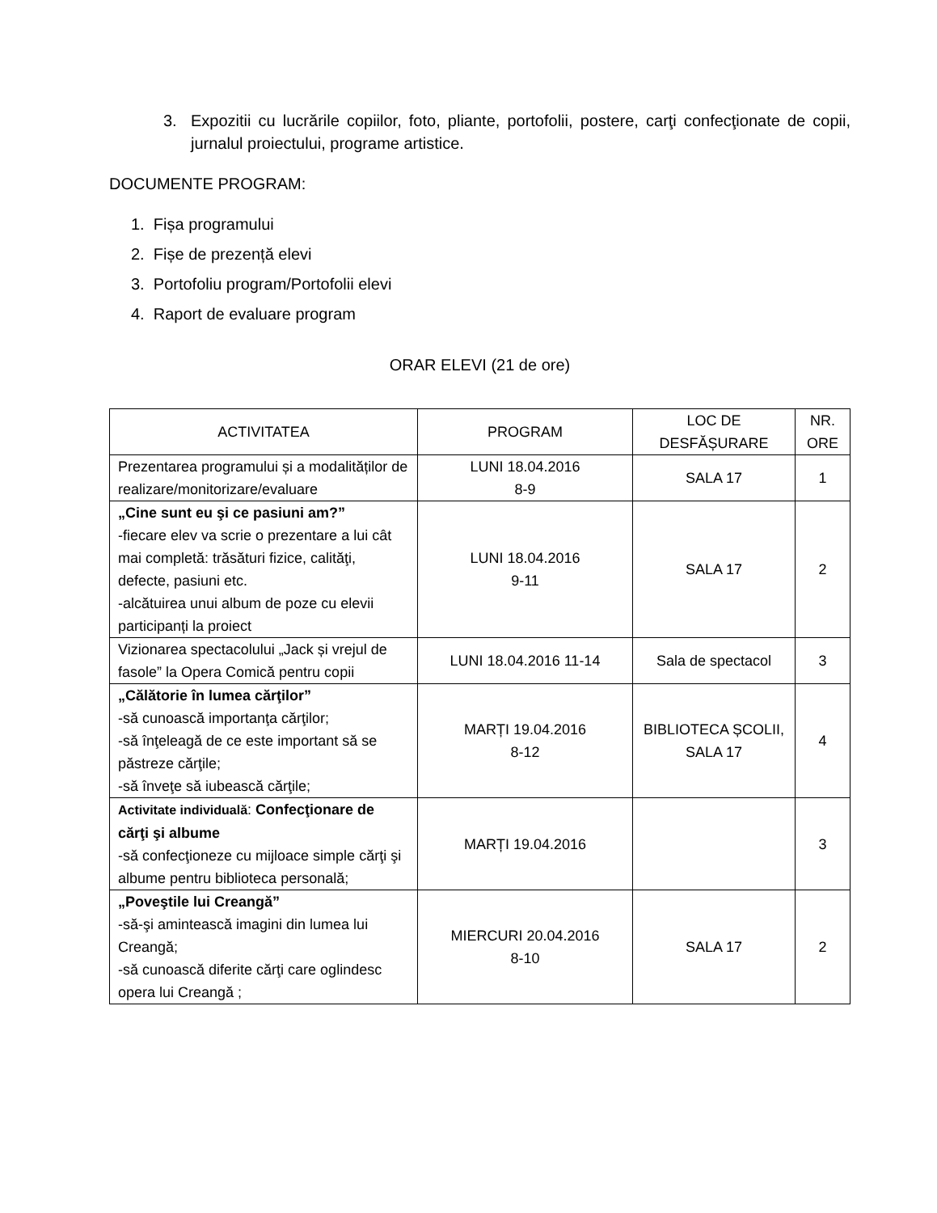3. Expozitii cu lucrările copiilor, foto, pliante, portofolii, postere, carţi confecţionate de copii, jurnalul proiectului, programe artistice.
DOCUMENTE PROGRAM:
1. Fișa programului
2. Fișe de prezență elevi
3. Portofoliu program/Portofolii elevi
4. Raport de evaluare program
ORAR ELEVI (21 de ore)
| ACTIVITATEA | PROGRAM | LOC DE DESFĂȘURARE | NR. ORE |
| --- | --- | --- | --- |
| Prezentarea programului și a modalităților de realizare/monitorizare/evaluare | LUNI 18.04.2016 8-9 | SALA 17 | 1 |
| „Cine sunt eu şi ce pasiuni am?” -fiecare elev va scrie o prezentare a lui cât mai completă: trăsături fizice, calităţi, defecte, pasiuni etc. -alcătuirea unui album de poze cu elevii participanți la proiect | LUNI 18.04.2016 9-11 | SALA 17 | 2 |
| Vizionarea spectacolului „Jack și vrejul de fasole” la Opera Comică pentru copii | LUNI 18.04.2016 11-14 | Sala de spectacol | 3 |
| „Călătorie în lumea cărţilor” -să cunoască importanţa cărţilor; -să înţeleagă de ce este important să se păstreze cărţile; -să înveţe să iubească cărţile; | MARȚI 19.04.2016 8-12 | BIBLIOTECA ȘCOLII, SALA 17 | 4 |
| Activitate individuală : Confecţionare de cărţi şi albume -să confecţioneze cu mijloace simple cărţi şi albume pentru biblioteca personală; | MARȚI 19.04.2016 | | 3 |
| „Poveştile lui Creangă” -să-şi amintească imagini din lumea lui Creangă; -să cunoască diferite cărţi care oglindesc opera lui Creangă ; | MIERCURI 20.04.2016 8-10 | SALA 17 | 2 |